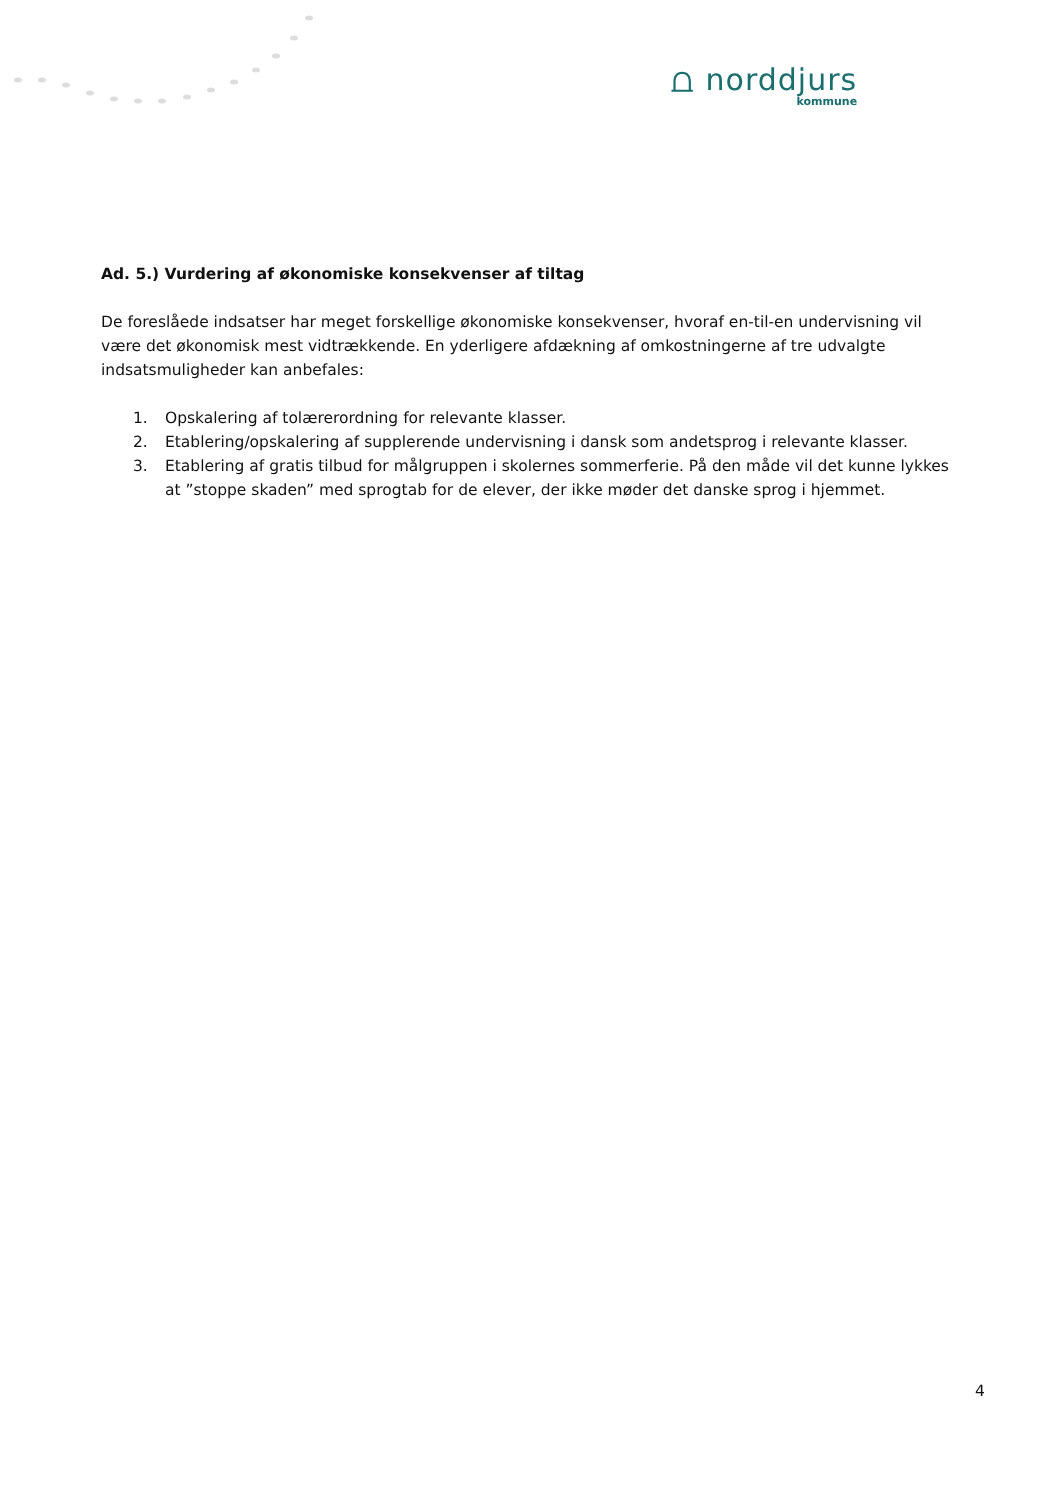⩍ norddjurs
kommune
Ad. 5.) Vurdering af økonomiske konsekvenser af tiltag
De foreslåede indsatser har meget forskellige økonomiske konsekvenser, hvoraf en-til-en undervisning vil være det økonomisk mest vidtrækkende. En yderligere afdækning af omkostningerne af tre udvalgte indsatsmuligheder kan anbefales:
1. Opskalering af tolærerordning for relevante klasser.
2. Etablering/opskalering af supplerende undervisning i dansk som andetsprog i relevante klasser.
3. Etablering af gratis tilbud for målgruppen i skolernes sommerferie. På den måde vil det kunne lykkes at ”stoppe skaden” med sprogtab for de elever, der ikke møder det danske sprog i hjemmet.
4